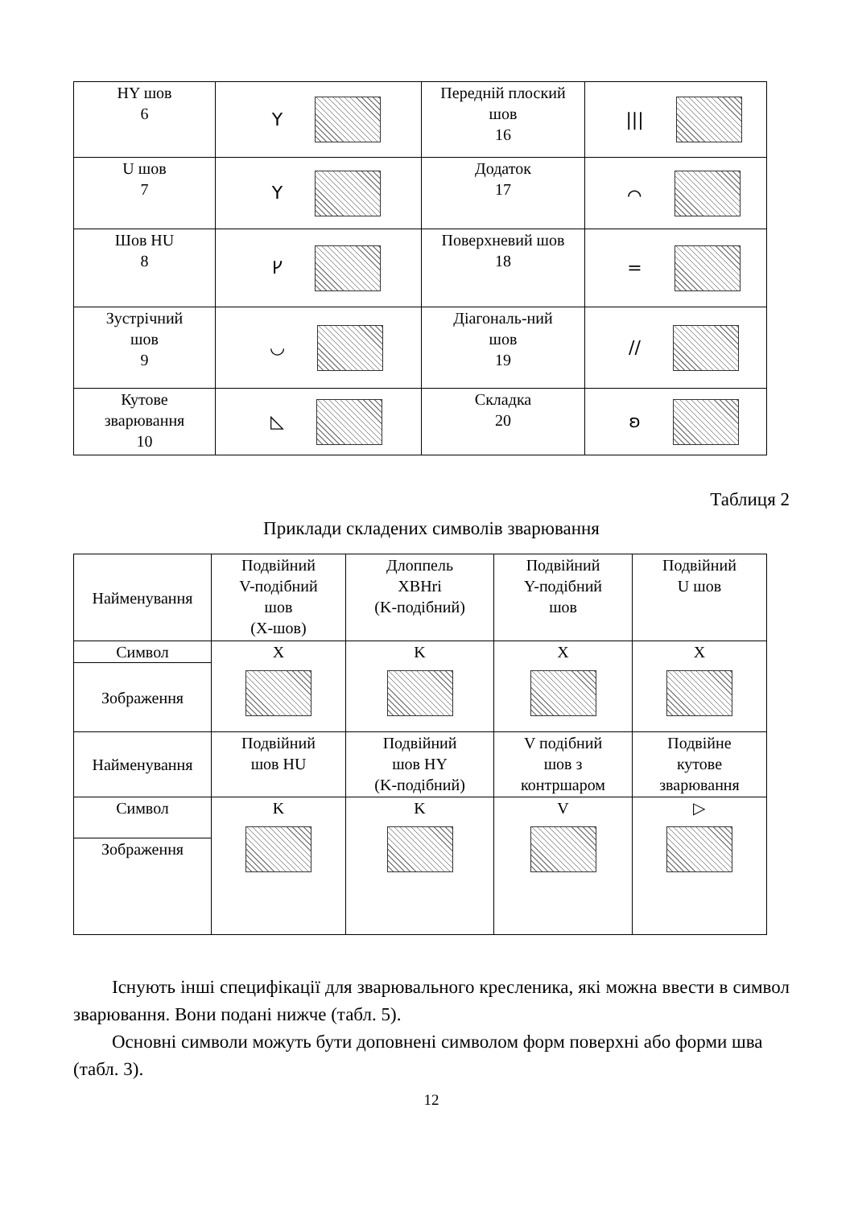| HY шов 6 | Y | Передній плоский шов 16 | /// |
| U шов 7 | Y | Додаток 17 | ⌒ |
| Шов HU 8 | ᚴ | Поверхневий шов 18 | = |
| Зустрічний шов 9 | ◡ | Діагональ-ний шов 19 | // |
| Кутове зварювання 10 | ◺ | Складка 20 | ʚ |
Таблиця 2
Приклади складених символів зварювання
| Найменування | Подвійний V-подібний шов (X-шов) | Длоппель XBHri (K-подібний) | Подвійний Y-подібний шов | Подвійний U шов |
| Символ | X | K | X | X |
| Зображення | | | | |
| Найменування | Подвійний шов HU | Подвійний шов HY (K-подібний) | V подібний шов з контршаром | Подвійне кутове зварювання |
| Символ | K | K | V | ▷ |
| Зображення | | | | |
Існують інші специфікації для зварювального кресленика, які можна ввести в символ зварювання. Вони подані нижче (табл. 5).
Основні символи можуть бути доповнені символом форм поверхні або форми шва (табл. 3).
12